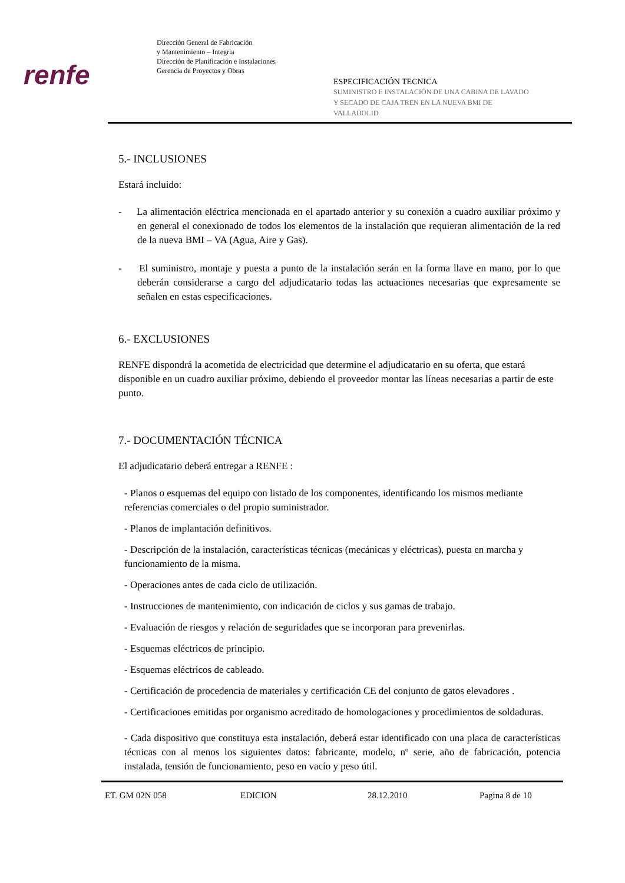renfe
Dirección General de Fabricación
y Mantenimiento – Integria
Dirección de Planificación e Instalaciones
Gerencia de Proyectos y Obras
ESPECIFICACIÓN TECNICA
SUMINISTRO E INSTALACIÓN DE UNA CABINA DE LAVADO
Y SECADO DE CAJA TREN EN LA NUEVA BMI DE
VALLADOLID
5.- INCLUSIONES
Estará incluido:
- La alimentación eléctrica mencionada en el apartado anterior y su conexión a cuadro auxiliar próximo y en general el conexionado de todos los elementos de la instalación que requieran alimentación de la red de la nueva BMI – VA (Agua, Aire y Gas).
- El suministro, montaje y puesta a punto de la instalación serán en la forma llave en mano, por lo que deberán considerarse a cargo del adjudicatario todas las actuaciones necesarias que expresamente se señalen en estas especificaciones.
6.- EXCLUSIONES
RENFE dispondrá la acometida de electricidad que determine el adjudicatario en su oferta, que estará disponible en un cuadro auxiliar próximo, debiendo el proveedor montar las líneas necesarias a partir de este punto.
7.- DOCUMENTACIÓN TÉCNICA
El adjudicatario deberá entregar a RENFE :
- Planos o esquemas del equipo con listado de los componentes, identificando los mismos mediante referencias comerciales o del propio suministrador.
- Planos de implantación definitivos.
- Descripción de la instalación, características técnicas (mecánicas y eléctricas), puesta en marcha y funcionamiento de la misma.
- Operaciones antes de cada ciclo de utilización.
- Instrucciones de mantenimiento, con indicación de ciclos y sus gamas de trabajo.
- Evaluación de riesgos y relación de seguridades que se incorporan para prevenirlas.
- Esquemas eléctricos de principio.
- Esquemas eléctricos de cableado.
- Certificación de procedencia de materiales y certificación CE del conjunto de gatos elevadores .
- Certificaciones emitidas por organismo acreditado de homologaciones y procedimientos de soldaduras.
- Cada dispositivo que constituya esta instalación, deberá estar identificado con una placa de características técnicas con al menos los siguientes datos: fabricante, modelo, nº serie, año de fabricación, potencia instalada, tensión de funcionamiento, peso en vacío y peso útil.
ET. GM 02N 058 EDICION 28.12.2010 Pagina 8 de 10